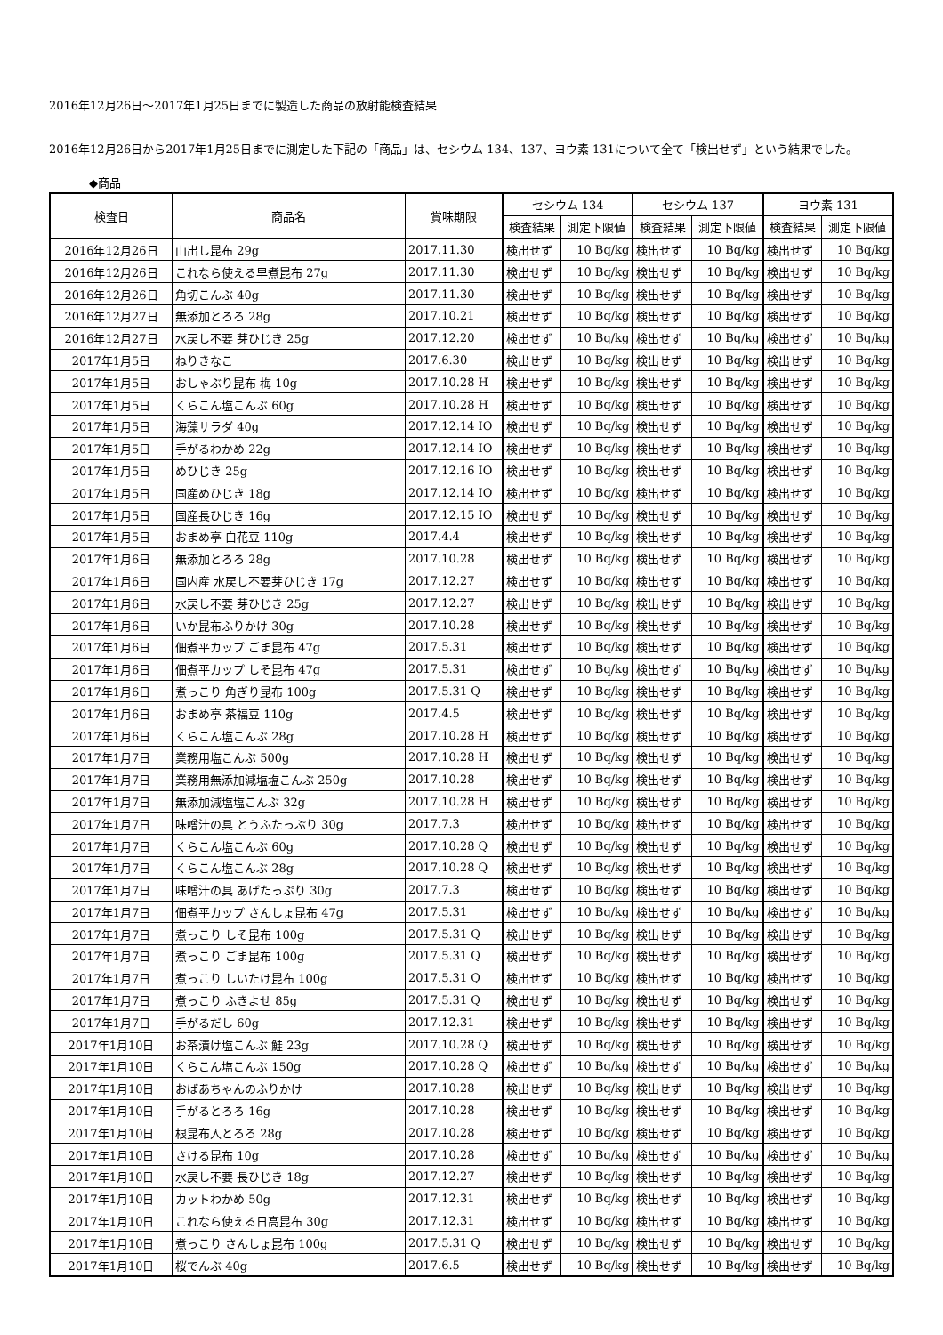2016年12月26日～2017年1月25日までに製造した商品の放射能検査結果
2016年12月26日から2017年1月25日までに測定した下記の「商品」は、セシウム 134、137、ヨウ素 131について全て「検出せず」という結果でした。
◆商品
| 検査日 | 商品名 | 賞味期限 | セシウム 134 | | セシウム 137 | | ヨウ素 131 | |
| --- | --- | --- | --- | --- | --- | --- | --- | --- |
| | | | 検査結果 | 測定下限値 | 検査結果 | 測定下限値 | 検査結果 | 測定下限値 |
| 2016年12月26日 | 山出し昆布 29g | 2017.11.30 | 検出せず | 10 Bq/kg | 検出せず | 10 Bq/kg | 検出せず | 10 Bq/kg |
| 2016年12月26日 | これなら使える早煮昆布 27g | 2017.11.30 | 検出せず | 10 Bq/kg | 検出せず | 10 Bq/kg | 検出せず | 10 Bq/kg |
| 2016年12月26日 | 角切こんぶ 40g | 2017.11.30 | 検出せず | 10 Bq/kg | 検出せず | 10 Bq/kg | 検出せず | 10 Bq/kg |
| 2016年12月27日 | 無添加とろろ 28g | 2017.10.21 | 検出せず | 10 Bq/kg | 検出せず | 10 Bq/kg | 検出せず | 10 Bq/kg |
| 2016年12月27日 | 水戻し不要 芽ひじき 25g | 2017.12.20 | 検出せず | 10 Bq/kg | 検出せず | 10 Bq/kg | 検出せず | 10 Bq/kg |
| 2017年1月5日 | ねりきなこ | 2017.6.30 | 検出せず | 10 Bq/kg | 検出せず | 10 Bq/kg | 検出せず | 10 Bq/kg |
| 2017年1月5日 | おしゃぶり昆布 梅 10g | 2017.10.28 H | 検出せず | 10 Bq/kg | 検出せず | 10 Bq/kg | 検出せず | 10 Bq/kg |
| 2017年1月5日 | くらこん塩こんぶ 60g | 2017.10.28 H | 検出せず | 10 Bq/kg | 検出せず | 10 Bq/kg | 検出せず | 10 Bq/kg |
| 2017年1月5日 | 海藻サラダ 40g | 2017.12.14 IO | 検出せず | 10 Bq/kg | 検出せず | 10 Bq/kg | 検出せず | 10 Bq/kg |
| 2017年1月5日 | 手がるわかめ 22g | 2017.12.14 IO | 検出せず | 10 Bq/kg | 検出せず | 10 Bq/kg | 検出せず | 10 Bq/kg |
| 2017年1月5日 | めひじき 25g | 2017.12.16 IO | 検出せず | 10 Bq/kg | 検出せず | 10 Bq/kg | 検出せず | 10 Bq/kg |
| 2017年1月5日 | 国産めひじき 18g | 2017.12.14 IO | 検出せず | 10 Bq/kg | 検出せず | 10 Bq/kg | 検出せず | 10 Bq/kg |
| 2017年1月5日 | 国産長ひじき 16g | 2017.12.15 IO | 検出せず | 10 Bq/kg | 検出せず | 10 Bq/kg | 検出せず | 10 Bq/kg |
| 2017年1月5日 | おまめ亭 白花豆 110g | 2017.4.4 | 検出せず | 10 Bq/kg | 検出せず | 10 Bq/kg | 検出せず | 10 Bq/kg |
| 2017年1月6日 | 無添加とろろ 28g | 2017.10.28 | 検出せず | 10 Bq/kg | 検出せず | 10 Bq/kg | 検出せず | 10 Bq/kg |
| 2017年1月6日 | 国内産 水戻し不要芽ひじき 17g | 2017.12.27 | 検出せず | 10 Bq/kg | 検出せず | 10 Bq/kg | 検出せず | 10 Bq/kg |
| 2017年1月6日 | 水戻し不要 芽ひじき 25g | 2017.12.27 | 検出せず | 10 Bq/kg | 検出せず | 10 Bq/kg | 検出せず | 10 Bq/kg |
| 2017年1月6日 | いか昆布ふりかけ 30g | 2017.10.28 | 検出せず | 10 Bq/kg | 検出せず | 10 Bq/kg | 検出せず | 10 Bq/kg |
| 2017年1月6日 | 佃煮平カップ ごま昆布 47g | 2017.5.31 | 検出せず | 10 Bq/kg | 検出せず | 10 Bq/kg | 検出せず | 10 Bq/kg |
| 2017年1月6日 | 佃煮平カップ しそ昆布 47g | 2017.5.31 | 検出せず | 10 Bq/kg | 検出せず | 10 Bq/kg | 検出せず | 10 Bq/kg |
| 2017年1月6日 | 煮っこり 角ぎり昆布 100g | 2017.5.31 Q | 検出せず | 10 Bq/kg | 検出せず | 10 Bq/kg | 検出せず | 10 Bq/kg |
| 2017年1月6日 | おまめ亭 茶福豆 110g | 2017.4.5 | 検出せず | 10 Bq/kg | 検出せず | 10 Bq/kg | 検出せず | 10 Bq/kg |
| 2017年1月6日 | くらこん塩こんぶ 28g | 2017.10.28 H | 検出せず | 10 Bq/kg | 検出せず | 10 Bq/kg | 検出せず | 10 Bq/kg |
| 2017年1月7日 | 業務用塩こんぶ 500g | 2017.10.28 H | 検出せず | 10 Bq/kg | 検出せず | 10 Bq/kg | 検出せず | 10 Bq/kg |
| 2017年1月7日 | 業務用無添加減塩塩こんぶ 250g | 2017.10.28 | 検出せず | 10 Bq/kg | 検出せず | 10 Bq/kg | 検出せず | 10 Bq/kg |
| 2017年1月7日 | 無添加減塩塩こんぶ 32g | 2017.10.28 H | 検出せず | 10 Bq/kg | 検出せず | 10 Bq/kg | 検出せず | 10 Bq/kg |
| 2017年1月7日 | 味噌汁の具 とうふたっぷり 30g | 2017.7.3 | 検出せず | 10 Bq/kg | 検出せず | 10 Bq/kg | 検出せず | 10 Bq/kg |
| 2017年1月7日 | くらこん塩こんぶ 60g | 2017.10.28 Q | 検出せず | 10 Bq/kg | 検出せず | 10 Bq/kg | 検出せず | 10 Bq/kg |
| 2017年1月7日 | くらこん塩こんぶ 28g | 2017.10.28 Q | 検出せず | 10 Bq/kg | 検出せず | 10 Bq/kg | 検出せず | 10 Bq/kg |
| 2017年1月7日 | 味噌汁の具 あげたっぷり 30g | 2017.7.3 | 検出せず | 10 Bq/kg | 検出せず | 10 Bq/kg | 検出せず | 10 Bq/kg |
| 2017年1月7日 | 佃煮平カップ さんしょ昆布 47g | 2017.5.31 | 検出せず | 10 Bq/kg | 検出せず | 10 Bq/kg | 検出せず | 10 Bq/kg |
| 2017年1月7日 | 煮っこり しそ昆布 100g | 2017.5.31 Q | 検出せず | 10 Bq/kg | 検出せず | 10 Bq/kg | 検出せず | 10 Bq/kg |
| 2017年1月7日 | 煮っこり ごま昆布 100g | 2017.5.31 Q | 検出せず | 10 Bq/kg | 検出せず | 10 Bq/kg | 検出せず | 10 Bq/kg |
| 2017年1月7日 | 煮っこり しいたけ昆布 100g | 2017.5.31 Q | 検出せず | 10 Bq/kg | 検出せず | 10 Bq/kg | 検出せず | 10 Bq/kg |
| 2017年1月7日 | 煮っこり ふきよせ 85g | 2017.5.31 Q | 検出せず | 10 Bq/kg | 検出せず | 10 Bq/kg | 検出せず | 10 Bq/kg |
| 2017年1月7日 | 手がるだし 60g | 2017.12.31 | 検出せず | 10 Bq/kg | 検出せず | 10 Bq/kg | 検出せず | 10 Bq/kg |
| 2017年1月10日 | お茶漬け塩こんぶ 鮭 23g | 2017.10.28 Q | 検出せず | 10 Bq/kg | 検出せず | 10 Bq/kg | 検出せず | 10 Bq/kg |
| 2017年1月10日 | くらこん塩こんぶ 150g | 2017.10.28 Q | 検出せず | 10 Bq/kg | 検出せず | 10 Bq/kg | 検出せず | 10 Bq/kg |
| 2017年1月10日 | おばあちゃんのふりかけ | 2017.10.28 | 検出せず | 10 Bq/kg | 検出せず | 10 Bq/kg | 検出せず | 10 Bq/kg |
| 2017年1月10日 | 手がるとろろ 16g | 2017.10.28 | 検出せず | 10 Bq/kg | 検出せず | 10 Bq/kg | 検出せず | 10 Bq/kg |
| 2017年1月10日 | 根昆布入とろろ 28g | 2017.10.28 | 検出せず | 10 Bq/kg | 検出せず | 10 Bq/kg | 検出せず | 10 Bq/kg |
| 2017年1月10日 | さける昆布 10g | 2017.10.28 | 検出せず | 10 Bq/kg | 検出せず | 10 Bq/kg | 検出せず | 10 Bq/kg |
| 2017年1月10日 | 水戻し不要 長ひじき 18g | 2017.12.27 | 検出せず | 10 Bq/kg | 検出せず | 10 Bq/kg | 検出せず | 10 Bq/kg |
| 2017年1月10日 | カットわかめ 50g | 2017.12.31 | 検出せず | 10 Bq/kg | 検出せず | 10 Bq/kg | 検出せず | 10 Bq/kg |
| 2017年1月10日 | これなら使える日高昆布 30g | 2017.12.31 | 検出せず | 10 Bq/kg | 検出せず | 10 Bq/kg | 検出せず | 10 Bq/kg |
| 2017年1月10日 | 煮っこり さんしょ昆布 100g | 2017.5.31 Q | 検出せず | 10 Bq/kg | 検出せず | 10 Bq/kg | 検出せず | 10 Bq/kg |
| 2017年1月10日 | 桜でんぶ 40g | 2017.6.5 | 検出せず | 10 Bq/kg | 検出せず | 10 Bq/kg | 検出せず | 10 Bq/kg |